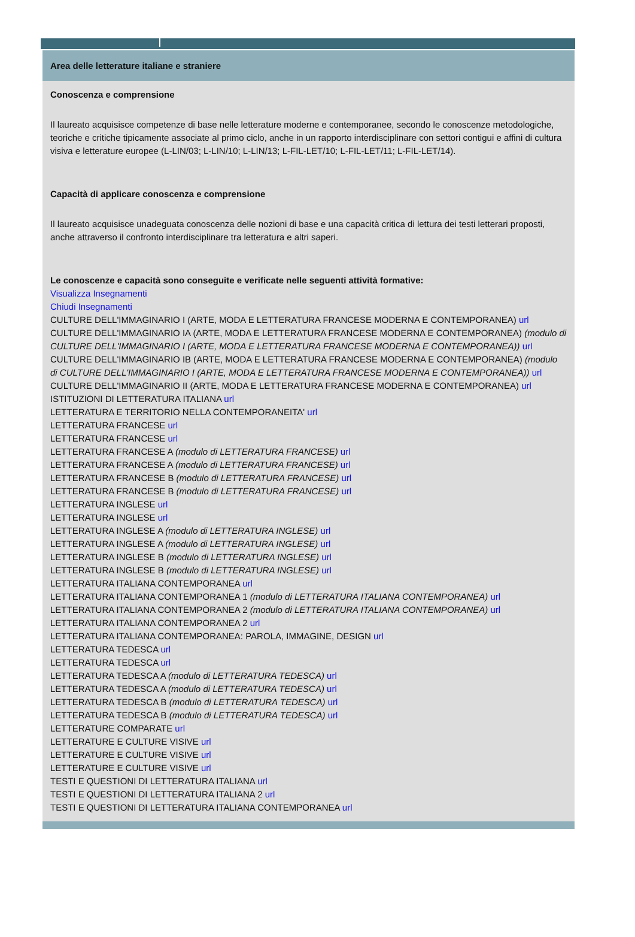Area delle letterature italiane e straniere
Conoscenza e comprensione
Il laureato acquisisce competenze di base nelle letterature moderne e contemporanee, secondo le conoscenze metodologiche, teoriche e critiche tipicamente associate al primo ciclo, anche in un rapporto interdisciplinare con settori contigui e affini di cultura visiva e letterature europee (L-LIN/03; L-LIN/10; L-LIN/13; L-FIL-LET/10; L-FIL-LET/11; L-FIL-LET/14).
Capacità di applicare conoscenza e comprensione
Il laureato acquisisce unadeguata conoscenza delle nozioni di base e una capacità critica di lettura dei testi letterari proposti, anche attraverso il confronto interdisciplinare tra letteratura e altri saperi.
Le conoscenze e capacità sono conseguite e verificate nelle seguenti attività formative:
Visualizza Insegnamenti
Chiudi Insegnamenti
CULTURE DELL'IMMAGINARIO I (ARTE, MODA E LETTERATURA FRANCESE MODERNA E CONTEMPORANEA) url
CULTURE DELL'IMMAGINARIO IA (ARTE, MODA E LETTERATURA FRANCESE MODERNA E CONTEMPORANEA) (modulo di CULTURE DELL'IMMAGINARIO I (ARTE, MODA E LETTERATURA FRANCESE MODERNA E CONTEMPORANEA)) url
CULTURE DELL'IMMAGINARIO IB (ARTE, MODA E LETTERATURA FRANCESE MODERNA E CONTEMPORANEA) (modulo di CULTURE DELL'IMMAGINARIO I (ARTE, MODA E LETTERATURA FRANCESE MODERNA E CONTEMPORANEA)) url
CULTURE DELL'IMMAGINARIO II (ARTE, MODA E LETTERATURA FRANCESE MODERNA E CONTEMPORANEA) url
ISTITUZIONI DI LETTERATURA ITALIANA url
LETTERATURA E TERRITORIO NELLA CONTEMPORANEITA' url
LETTERATURA FRANCESE url
LETTERATURA FRANCESE url
LETTERATURA FRANCESE A (modulo di LETTERATURA FRANCESE) url
LETTERATURA FRANCESE A (modulo di LETTERATURA FRANCESE) url
LETTERATURA FRANCESE B (modulo di LETTERATURA FRANCESE) url
LETTERATURA FRANCESE B (modulo di LETTERATURA FRANCESE) url
LETTERATURA INGLESE url
LETTERATURA INGLESE url
LETTERATURA INGLESE A (modulo di LETTERATURA INGLESE) url
LETTERATURA INGLESE A (modulo di LETTERATURA INGLESE) url
LETTERATURA INGLESE B (modulo di LETTERATURA INGLESE) url
LETTERATURA INGLESE B (modulo di LETTERATURA INGLESE) url
LETTERATURA ITALIANA CONTEMPORANEA url
LETTERATURA ITALIANA CONTEMPORANEA 1 (modulo di LETTERATURA ITALIANA CONTEMPORANEA) url
LETTERATURA ITALIANA CONTEMPORANEA 2 (modulo di LETTERATURA ITALIANA CONTEMPORANEA) url
LETTERATURA ITALIANA CONTEMPORANEA 2 url
LETTERATURA ITALIANA CONTEMPORANEA: PAROLA, IMMAGINE, DESIGN url
LETTERATURA TEDESCA url
LETTERATURA TEDESCA url
LETTERATURA TEDESCA A (modulo di LETTERATURA TEDESCA) url
LETTERATURA TEDESCA A (modulo di LETTERATURA TEDESCA) url
LETTERATURA TEDESCA B (modulo di LETTERATURA TEDESCA) url
LETTERATURA TEDESCA B (modulo di LETTERATURA TEDESCA) url
LETTERATURE COMPARATE url
LETTERATURE E CULTURE VISIVE url
LETTERATURE E CULTURE VISIVE url
LETTERATURE E CULTURE VISIVE url
TESTI E QUESTIONI DI LETTERATURA ITALIANA url
TESTI E QUESTIONI DI LETTERATURA ITALIANA 2 url
TESTI E QUESTIONI DI LETTERATURA ITALIANA CONTEMPORANEA url